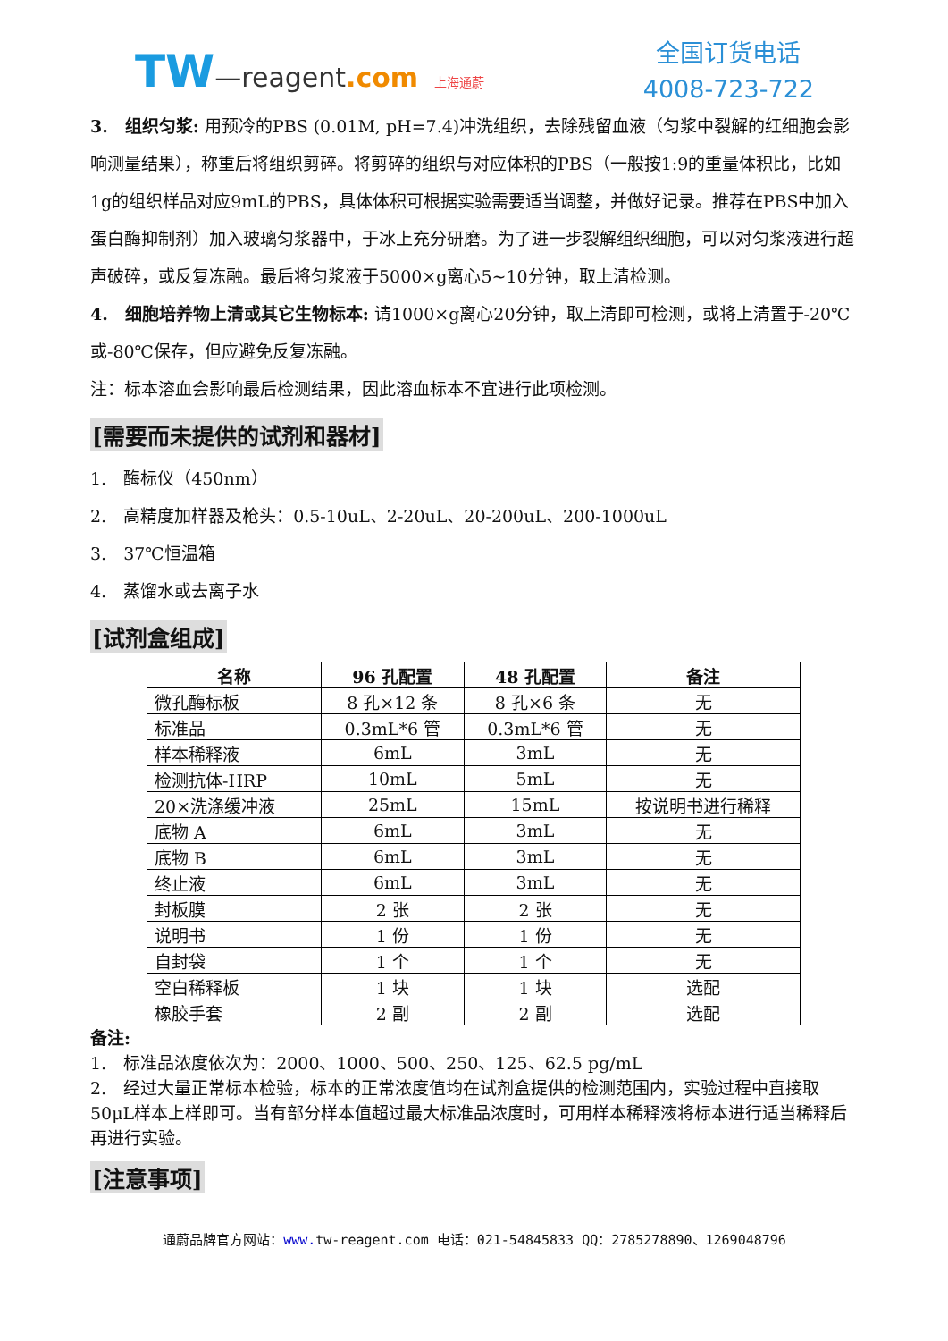TW—reagent.com 上海通蔚
全国订货电话
4008-723-722
3.　组织匀浆: 用预冷的PBS (0.01M, pH=7.4)冲洗组织，去除残留血液（匀浆中裂解的红细胞会影响测量结果），称重后将组织剪碎。将剪碎的组织与对应体积的PBS（一般按1:9的重量体积比，比如1g的组织样品对应9mL的PBS，具体体积可根据实验需要适当调整，并做好记录。推荐在PBS中加入蛋白酶抑制剂）加入玻璃匀浆器中，于冰上充分研磨。为了进一步裂解组织细胞，可以对匀浆液进行超声破碎，或反复冻融。最后将匀浆液于5000×g离心5~10分钟，取上清检测。
4.　细胞培养物上清或其它生物标本: 请1000×g离心20分钟，取上清即可检测，或将上清置于-20℃或-80℃保存，但应避免反复冻融。
注：标本溶血会影响最后检测结果，因此溶血标本不宜进行此项检测。
[需要而未提供的试剂和器材]
1.　酶标仪（450nm）
2.　高精度加样器及枪头：0.5-10uL、2-20uL、20-200uL、200-1000uL
3.　37℃恒温箱
4.　蒸馏水或去离子水
[试剂盒组成]
| 名称 | 96 孔配置 | 48 孔配置 | 备注 |
| --- | --- | --- | --- |
| 微孔酶标板 | 8 孔×12 条 | 8 孔×6 条 | 无 |
| 标准品 | 0.3mL*6 管 | 0.3mL*6 管 | 无 |
| 样本稀释液 | 6mL | 3mL | 无 |
| 检测抗体-HRP | 10mL | 5mL | 无 |
| 20×洗涤缓冲液 | 25mL | 15mL | 按说明书进行稀释 |
| 底物 A | 6mL | 3mL | 无 |
| 底物 B | 6mL | 3mL | 无 |
| 终止液 | 6mL | 3mL | 无 |
| 封板膜 | 2 张 | 2 张 | 无 |
| 说明书 | 1 份 | 1 份 | 无 |
| 自封袋 | 1 个 | 1 个 | 无 |
| 空白稀释板 | 1 块 | 1 块 | 选配 |
| 橡胶手套 | 2 副 | 2 副 | 选配 |
备注:
1.　标准品浓度依次为：2000、1000、500、250、125、62.5 pg/mL
2.　经过大量正常标本检验，标本的正常浓度值均在试剂盒提供的检测范围内，实验过程中直接取50μL样本上样即可。当有部分样本值超过最大标准品浓度时，可用样本稀释液将标本进行适当稀释后再进行实验。
[注意事项]
通蔚品牌官方网站：www. tw-reagent.com 电话：021-54845833 QQ：2785278890、1269048796